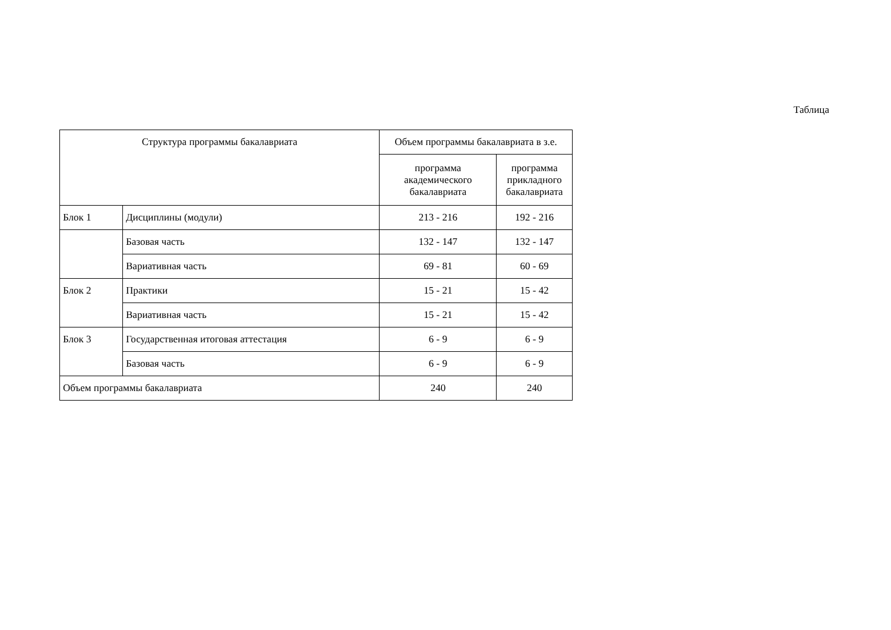Таблица
| Структура программы бакалавриата | | Объем программы бакалавриата в з.е. | |
| --- | --- | --- | --- |
| | | программа академического бакалавриата | программа прикладного бакалавриата |
| Блок 1 | Дисциплины (модули) | 213 - 216 | 192 - 216 |
| | Базовая часть | 132 - 147 | 132 - 147 |
| | Вариативная часть | 69 - 81 | 60 - 69 |
| Блок 2 | Практики | 15 - 21 | 15 - 42 |
| | Вариативная часть | 15 - 21 | 15 - 42 |
| Блок 3 | Государственная итоговая аттестация | 6 - 9 | 6 - 9 |
| | Базовая часть | 6 - 9 | 6 - 9 |
| Объем программы бакалавриата | | 240 | 240 |